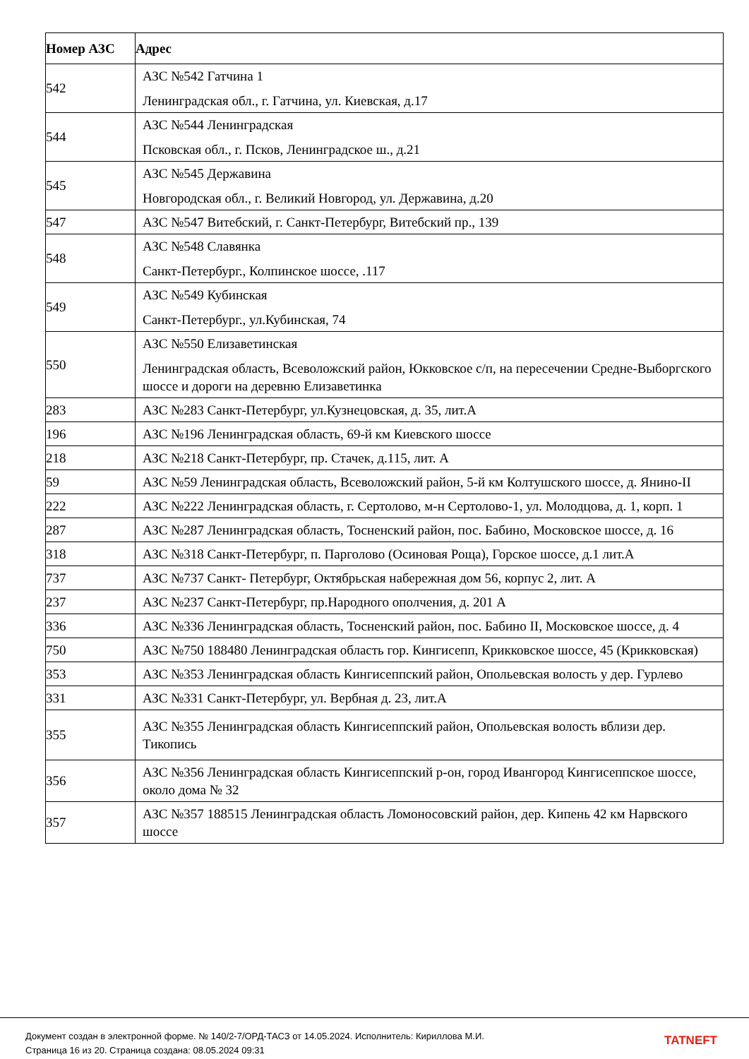| Номер АЗС | Адрес |
| --- | --- |
| 542 | АЗС №542 Гатчина 1 Ленинградская обл., г. Гатчина, ул. Киевская, д.17 |
| 544 | АЗС №544 Ленинградская Псковская обл., г. Псков, Ленинградское ш., д.21 |
| 545 | АЗС №545 Державина Новгородская обл., г. Великий Новгород, ул. Державина, д.20 |
| 547 | АЗС №547 Витебский, г. Санкт-Петербург, Витебский пр., 139 |
| 548 | АЗС №548 Славянка Санкт-Петербург., Колпинское шоссе, .117 |
| 549 | АЗС №549 Кубинская Санкт-Петербург., ул.Кубинская, 74 |
| 550 | АЗС №550 Елизаветинская Ленинградская область, Всеволожский район, Юкковское с/п, на пересечении Средне-Выборгского шоссе и дороги на деревню Елизаветинка |
| 283 | АЗС №283 Санкт-Петербург, ул.Кузнецовская, д. 35, лит.А |
| 196 | АЗС №196 Ленинградская область, 69-й км Киевского шоссе |
| 218 | АЗС №218 Санкт-Петербург, пр. Стачек, д.115, лит. А |
| 59 | АЗС №59 Ленинградская область, Всеволожский район, 5-й км Колтушского шоссе, д. Янино-II |
| 222 | АЗС №222 Ленинградская область, г. Сертолово, м-н Сертолово-1, ул. Молодцова, д. 1, корп. 1 |
| 287 | АЗС №287 Ленинградская область, Тосненский район, пос. Бабино, Московское шоссе, д. 16 |
| 318 | АЗС №318 Санкт-Петербург, п. Парголово (Осиновая Роща), Горское шоссе, д.1 лит.А |
| 737 | АЗС №737 Санкт- Петербург, Октябрьская набережная дом 56, корпус 2, лит. А |
| 237 | АЗС №237 Санкт-Петербург, пр.Народного ополчения, д. 201 А |
| 336 | АЗС №336 Ленинградская область, Тосненский район, пос. Бабино II, Московское шоссе, д. 4 |
| 750 | АЗС №750 188480 Ленинградская область гор. Кингисепп, Крикковское шоссе, 45 (Крикковская) |
| 353 | АЗС №353 Ленинградская область Кингисеппский район, Опольевская волость у дер. Гурлево |
| 331 | АЗС №331 Санкт-Петербург, ул. Вербная д. 23, лит.А |
| 355 | АЗС №355 Ленинградская область Кингисеппский район, Опольевская волость вблизи дер. Тикопись |
| 356 | АЗС №356 Ленинградская область Кингисеппский р-он, город Ивангород Кингисеппское шоссе, около дома № 32 |
| 357 | АЗС №357 188515 Ленинградская область Ломоносовский район, дер. Кипень 42 км Нарвского шоссе |
Документ создан в электронной форме. № 140/2-7/ОРД-ТАСЗ от 14.05.2024. Исполнитель: Кириллова М.И.
Страница 16 из 20. Страница создана: 08.05.2024 09:31
TATNEFT